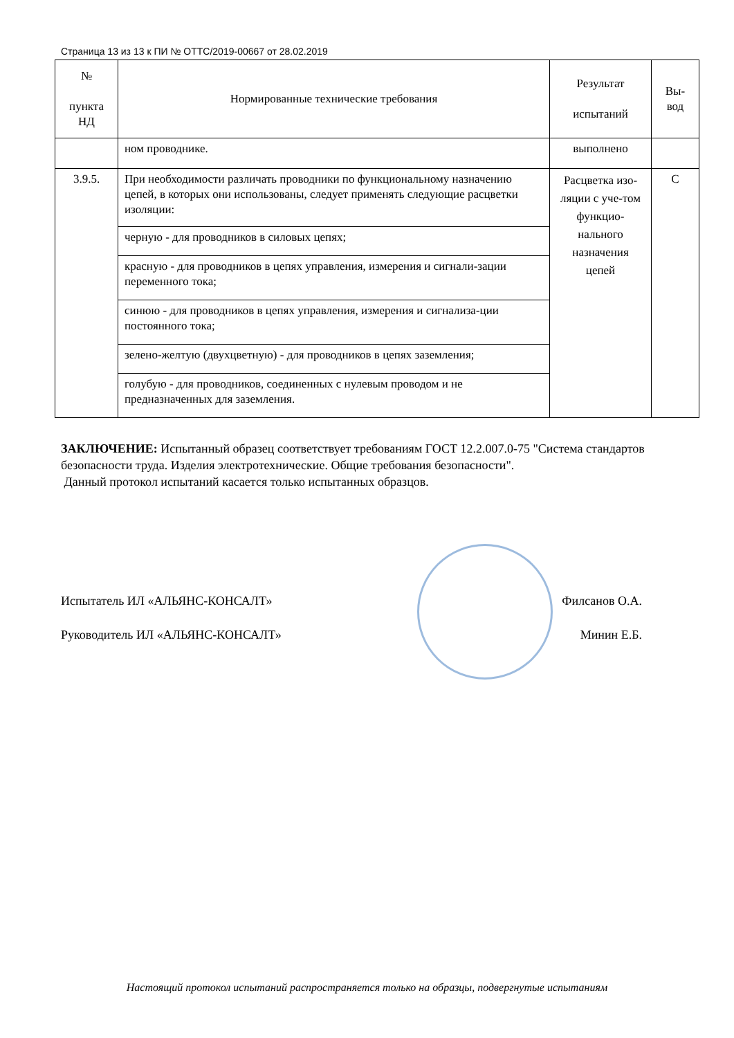Страница 13 из 13 к ПИ № ОТТС/2019-00667 от 28.02.2019
| № пункта НД | Нормированные технические требования | Результат испытаний | Вы- вод |
| --- | --- | --- | --- |
| | ном проводнике. | выполнено | |
| 3.9.5. | При необходимости различать проводники по функциональному назначению цепей, в которых они использованы, следует применять следующие расцветки изоляции: | Расцветка изо-ляции с уче-том функцио-нального назначения цепей | С |
| | черную - для проводников в силовых цепях; | | |
| | красную - для проводников в цепях управления, измерения и сигнали-зации переменного тока; | | |
| | синюю - для проводников в цепях управления, измерения и сигнализа-ции постоянного тока; | | |
| | зелено-желтую (двухцветную) - для проводников в цепях заземления; | | |
| | голубую - для проводников, соединенных с нулевым проводом и не предназначенных для заземления. | | |
ЗАКЛЮЧЕНИЕ: Испытанный образец соответствует требованиям ГОСТ 12.2.007.0-75 "Система стандартов безопасности труда. Изделия электротехнические. Общие требования безопасности".
Данный протокол испытаний касается только испытанных образцов.
Испытатель ИЛ «АЛЬЯНС-КОНСАЛТ» Филсанов О.А.
Руководитель ИЛ «АЛЬЯНС-КОНСАЛТ» Минин Е.Б.
Настоящий протокол испытаний распространяется только на образцы, подвергнутые испытаниям